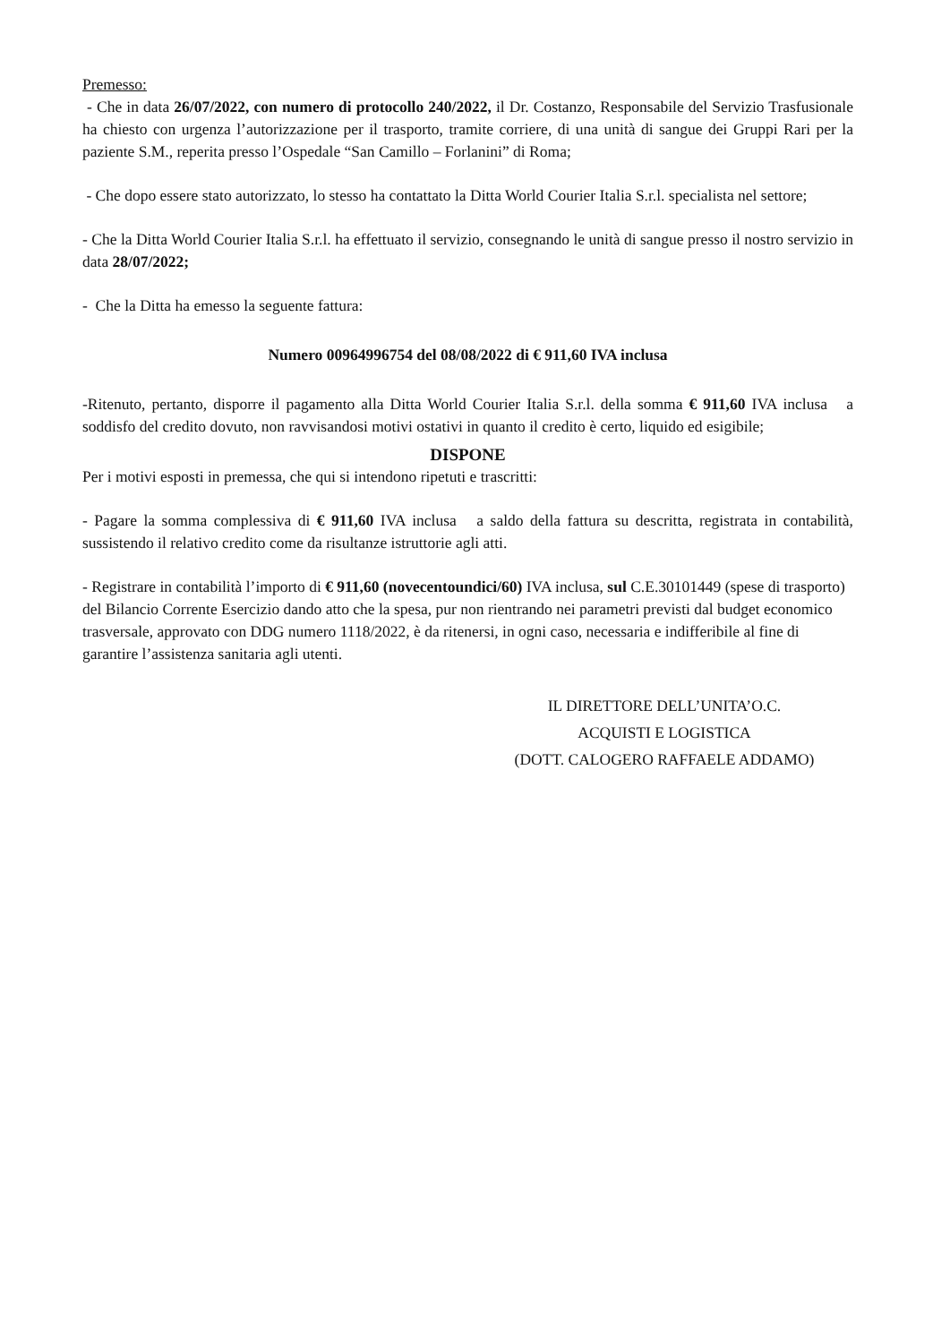Premesso:
- Che in data 26/07/2022, con numero di protocollo 240/2022, il Dr. Costanzo, Responsabile del Servizio Trasfusionale ha chiesto con urgenza l’autorizzazione per il trasporto, tramite corriere, di una unità di sangue dei Gruppi Rari per la paziente S.M., reperita presso l’Ospedale “San Camillo – Forlanini” di Roma;
- Che dopo essere stato autorizzato, lo stesso ha contattato la Ditta World Courier Italia S.r.l. specialista nel settore;
- Che la Ditta World Courier Italia S.r.l. ha effettuato il servizio, consegnando le unità di sangue presso il nostro servizio in data 28/07/2022;
- Che la Ditta ha emesso la seguente fattura:
Numero 00964996754 del 08/08/2022 di € 911,60 IVA inclusa
-Ritenuto, pertanto, disporre il pagamento alla Ditta World Courier Italia S.r.l. della somma € 911,60 IVA inclusa a soddisfo del credito dovuto, non ravvisandosi motivi ostativi in quanto il credito è certo, liquido ed esigibile;
DISPONE
Per i motivi esposti in premessa, che qui si intendono ripetuti e trascritti:
- Pagare la somma complessiva di € 911,60 IVA inclusa a saldo della fattura su descritta, registrata in contabilità, sussistendo il relativo credito come da risultanze istruttorie agli atti.
- Registrare in contabilità l’importo di € 911,60 (novecentoundici/60) IVA inclusa, sul C.E.30101449 (spese di trasporto) del Bilancio Corrente Esercizio dando atto che la spesa, pur non rientrando nei parametri previsti dal budget economico trasversale, approvato con DDG numero 1118/2022, è da ritenersi, in ogni caso, necessaria e indifferibile al fine di garantire l’assistenza sanitaria agli utenti.
IL DIRETTORE DELL’UNITA’O.C.
ACQUISTI E LOGISTICA
(DOTT. CALOGERO RAFFAELE ADDAMO)